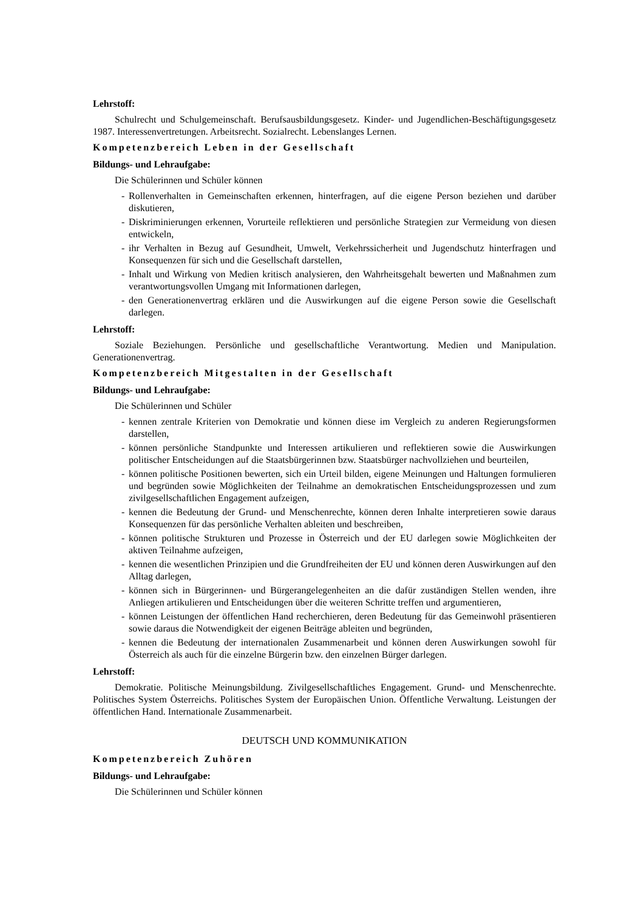Lehrstoff:
Schulrecht und Schulgemeinschaft. Berufsausbildungsgesetz. Kinder- und Jugendlichen-Beschäftigungsgesetz 1987. Interessenvertretungen. Arbeitsrecht. Sozialrecht. Lebenslanges Lernen.
Kompetenzbereich Leben in der Gesellschaft
Bildungs- und Lehraufgabe:
Die Schülerinnen und Schüler können
- Rollenverhalten in Gemeinschaften erkennen, hinterfragen, auf die eigene Person beziehen und darüber diskutieren,
- Diskriminierungen erkennen, Vorurteile reflektieren und persönliche Strategien zur Vermeidung von diesen entwickeln,
- ihr Verhalten in Bezug auf Gesundheit, Umwelt, Verkehrssicherheit und Jugendschutz hinterfragen und Konsequenzen für sich und die Gesellschaft darstellen,
- Inhalt und Wirkung von Medien kritisch analysieren, den Wahrheitsgehalt bewerten und Maßnahmen zum verantwortungsvollen Umgang mit Informationen darlegen,
- den Generationenvertrag erklären und die Auswirkungen auf die eigene Person sowie die Gesellschaft darlegen.
Lehrstoff:
Soziale Beziehungen. Persönliche und gesellschaftliche Verantwortung. Medien und Manipulation. Generationenvertrag.
Kompetenzbereich Mitgestalten in der Gesellschaft
Bildungs- und Lehraufgabe:
Die Schülerinnen und Schüler
- kennen zentrale Kriterien von Demokratie und können diese im Vergleich zu anderen Regierungsformen darstellen,
- können persönliche Standpunkte und Interessen artikulieren und reflektieren sowie die Auswirkungen politischer Entscheidungen auf die Staatsbürgerinnen bzw. Staatsbürger nachvollziehen und beurteilen,
- können politische Positionen bewerten, sich ein Urteil bilden, eigene Meinungen und Haltungen formulieren und begründen sowie Möglichkeiten der Teilnahme an demokratischen Entscheidungsprozessen und zum zivilgesellschaftlichen Engagement aufzeigen,
- kennen die Bedeutung der Grund- und Menschenrechte, können deren Inhalte interpretieren sowie daraus Konsequenzen für das persönliche Verhalten ableiten und beschreiben,
- können politische Strukturen und Prozesse in Österreich und der EU darlegen sowie Möglichkeiten der aktiven Teilnahme aufzeigen,
- kennen die wesentlichen Prinzipien und die Grundfreiheiten der EU und können deren Auswirkungen auf den Alltag darlegen,
- können sich in Bürgerinnen- und Bürgerangelegenheiten an die dafür zuständigen Stellen wenden, ihre Anliegen artikulieren und Entscheidungen über die weiteren Schritte treffen und argumentieren,
- können Leistungen der öffentlichen Hand recherchieren, deren Bedeutung für das Gemeinwohl präsentieren sowie daraus die Notwendigkeit der eigenen Beiträge ableiten und begründen,
- kennen die Bedeutung der internationalen Zusammenarbeit und können deren Auswirkungen sowohl für Österreich als auch für die einzelne Bürgerin bzw. den einzelnen Bürger darlegen.
Lehrstoff:
Demokratie. Politische Meinungsbildung. Zivilgesellschaftliches Engagement. Grund- und Menschenrechte. Politisches System Österreichs. Politisches System der Europäischen Union. Öffentliche Verwaltung. Leistungen der öffentlichen Hand. Internationale Zusammenarbeit.
DEUTSCH UND KOMMUNIKATION
Kompetenzbereich Zuhören
Bildungs- und Lehraufgabe:
Die Schülerinnen und Schüler können